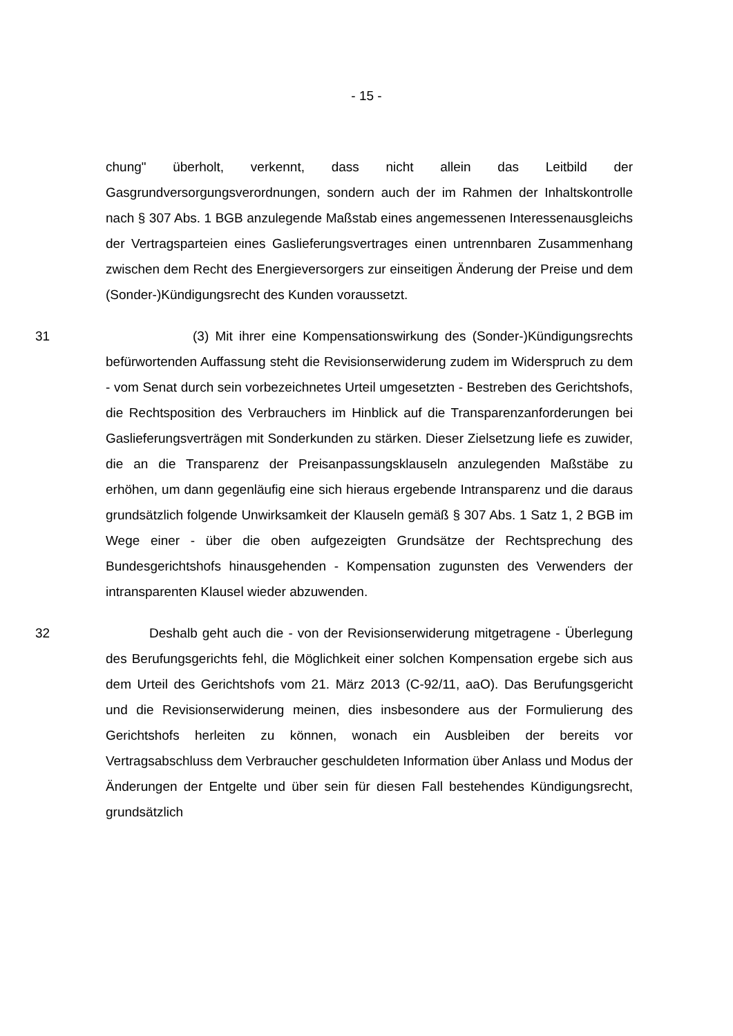- 15 -
chung" überholt, verkennt, dass nicht allein das Leitbild der Gasgrundversorgungsverordnungen, sondern auch der im Rahmen der Inhaltskontrolle nach § 307 Abs. 1 BGB anzulegende Maßstab eines angemessenen Interessenausgleichs der Vertragsparteien eines Gaslieferungsvertrages einen untrennbaren Zusammenhang zwischen dem Recht des Energieversorgers zur einseitigen Änderung der Preise und dem (Sonder-)Kündigungsrecht des Kunden voraussetzt.
31 (3) Mit ihrer eine Kompensationswirkung des (Sonder-)Kündigungsrechts befürwortenden Auffassung steht die Revisionserwiderung zudem im Widerspruch zu dem - vom Senat durch sein vorbezeichnetes Urteil umgesetzten - Bestreben des Gerichtshofs, die Rechtsposition des Verbrauchers im Hinblick auf die Transparenzanforderungen bei Gaslieferungsverträgen mit Sonderkunden zu stärken. Dieser Zielsetzung liefe es zuwider, die an die Transparenz der Preisanpassungsklauseln anzulegenden Maßstäbe zu erhöhen, um dann gegenläufig eine sich hieraus ergebende Intransparenz und die daraus grundsätzlich folgende Unwirksamkeit der Klauseln gemäß § 307 Abs. 1 Satz 1, 2 BGB im Wege einer - über die oben aufgezeigten Grundsätze der Rechtsprechung des Bundesgerichtshofs hinausgehenden - Kompensation zugunsten des Verwenders der intransparenten Klausel wieder abzuwenden.
32 Deshalb geht auch die - von der Revisionserwiderung mitgetragene - Überlegung des Berufungsgerichts fehl, die Möglichkeit einer solchen Kompensation ergebe sich aus dem Urteil des Gerichtshofs vom 21. März 2013 (C-92/11, aaO). Das Berufungsgericht und die Revisionserwiderung meinen, dies insbesondere aus der Formulierung des Gerichtshofs herleiten zu können, wonach ein Ausbleiben der bereits vor Vertragsabschluss dem Verbraucher geschuldeten Information über Anlass und Modus der Änderungen der Entgelte und über sein für diesen Fall bestehendes Kündigungsrecht, grundsätzlich